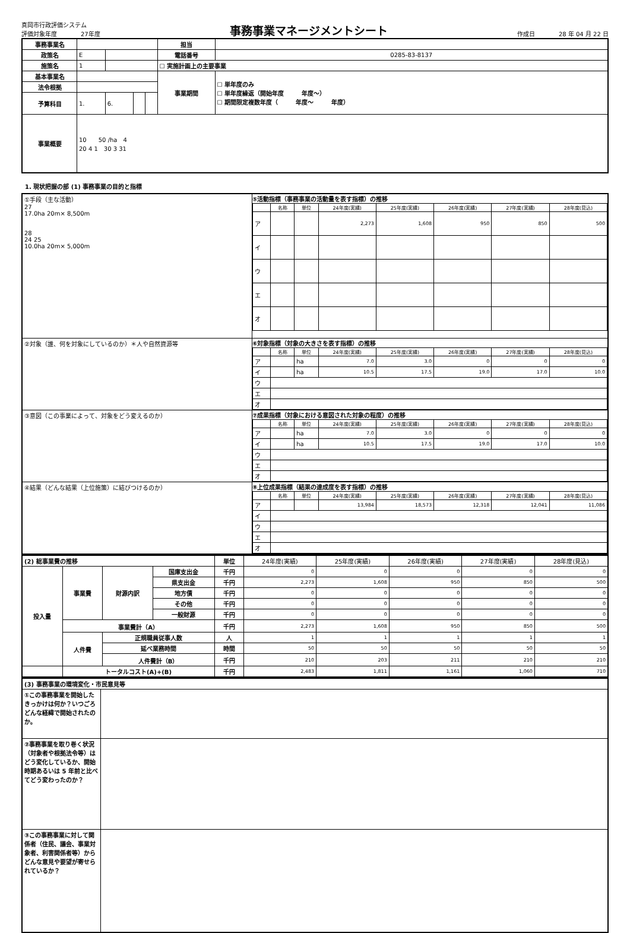真岡市行政評価システム
評価対象年度　　　　27年度
事務事業マネージメントシート
作成日　　　　28 年 04 月 22 日
| 事務事業名 | | | | | 担当 | |
| 政策名 | E | | | | 電話番号 | 0285-83-8137 |
| 施策名 | 1 | | | | ☐ 実施計画上の主要事業 | |
| 基本事業名 | | | | | 事業期間 | ☐ 単年度のみ ☐ 単年度繰返（開始年度 年度～） ☐ 期間限定複数年度（ 年度～ 年度） |
| 法令根拠 | | | | | | |
| 予算科目 | 1. | 6. | | | | |
| 事業概要 | 10 50 /ha 4 20 4 1 30 3 31 | | | | | |
1. 現状把握の部 (1) 事務事業の目的と指標
| ①手段（主な活動） 27 17.0ha 20m× 8,500m 28 24 25 10.0ha 20m× 5,000m | ⑤活動指標（事務事業の活動量を表す指標）の推移 / / 名称 / 単位 / 24年度(実績) / 25年度(実績) / 26年度(実績) / 27年度(実績) / 28年度(見込) / / --- / --- / --- / --- / --- / --- / --- / --- / / ア / / / 2,273 / 1,608 / 950 / 850 / 500 / / イ / / / / / / / / / ウ / / / / / / / / / エ / / / / / / / / / オ / / / / / / / / |
| ②対象（誰、何を対象にしているのか）＊人や自然資源等 | ⑥対象指標（対象の大きさを表す指標）の推移 / / 名称 / 単位 / 24年度(実績) / 25年度(実績) / 26年度(実績) / 27年度(実績) / 28年度(見込) / / --- / --- / --- / --- / --- / --- / --- / --- / / ア / / ha / 7.0 / 3.0 / 0 / 0 / 0 / / イ / / ha / 10.5 / 17.5 / 19.0 / 17.0 / 10.0 / / ウ / / / / / / / / / エ / / / / / / / / / オ / / / / / / / / |
| ③意図（この事業によって、対象をどう変えるのか） | ⑦成果指標（対象における意図された対象の程度）の推移 / / 名称 / 単位 / 24年度(実績) / 25年度(実績) / 26年度(実績) / 27年度(実績) / 28年度(見込) / / --- / --- / --- / --- / --- / --- / --- / --- / / ア / / ha / 7.0 / 3.0 / 0 / 0 / 0 / / イ / / ha / 10.5 / 17.5 / 19.0 / 17.0 / 10.0 / / ウ / / / / / / / / / エ / / / / / / / / / オ / / / / / / / / |
| ④結果（どんな結果（上位施策）に結びつけるのか） | ⑧上位成果指標（結果の達成度を表す指標）の推移 / / 名称 / 単位 / 24年度(実績) / 25年度(実績) / 26年度(実績) / 27年度(実績) / 28年度(見込) / / --- / --- / --- / --- / --- / --- / --- / --- / / ア / / / 13,984 / 18,573 / 12,318 / 12,041 / 11,086 / / イ / / / / / / / / / ウ / / / / / / / / / エ / / / / / / / / / オ / / / / / / / / |
| (2) 総事業費の推移 | | | | 単位 | 24年度(実績) | 25年度(実績) | 26年度(実績) | 27年度(実績) | 28年度(見込) |
| --- | --- | --- | --- | --- | --- | --- | --- | --- | --- |
| 投入量 | 事業費 | 財源内訳 | 国庫支出金 | 千円 | 0 | 0 | 0 | 0 | 0 |
| | | | 県支出金 | 千円 | 2,273 | 1,608 | 950 | 850 | 500 |
| | | | 地方債 | 千円 | 0 | 0 | 0 | 0 | 0 |
| | | | その他 | 千円 | 0 | 0 | 0 | 0 | 0 |
| | | | 一般財源 | 千円 | 0 | 0 | 0 | 0 | 0 |
| | 事業費計（A） | | | 千円 | 2,273 | 1,608 | 950 | 850 | 500 |
| | 人件費 | 正規職員従事人数 | | 人 | 1 | 1 | 1 | 1 | 1 |
| | | 延べ業務時間 | | 時間 | 50 | 50 | 50 | 50 | 50 |
| | | 人件費計（B） | | 千円 | 210 | 203 | 211 | 210 | 210 |
| | トータルコスト(A)+(B) | | | 千円 | 2,483 | 1,811 | 1,161 | 1,060 | 710 |
| (3) 事務事業の環境変化・市民意見等 | |
| ①この事務事業を開始したきっかけは何か？いつごろどんな経緯で開始されたのか。 | |
| ②事務事業を取り巻く状況（対象者や根拠法令等）はどう変化しているか、開始時期あるいは 5 年前と比べてどう変わったのか？ | |
| ③この事務事業に対して関係者（住民、議会、事業対象者、利害関係者等）からどんな意見や要望が寄せられているか？ | |